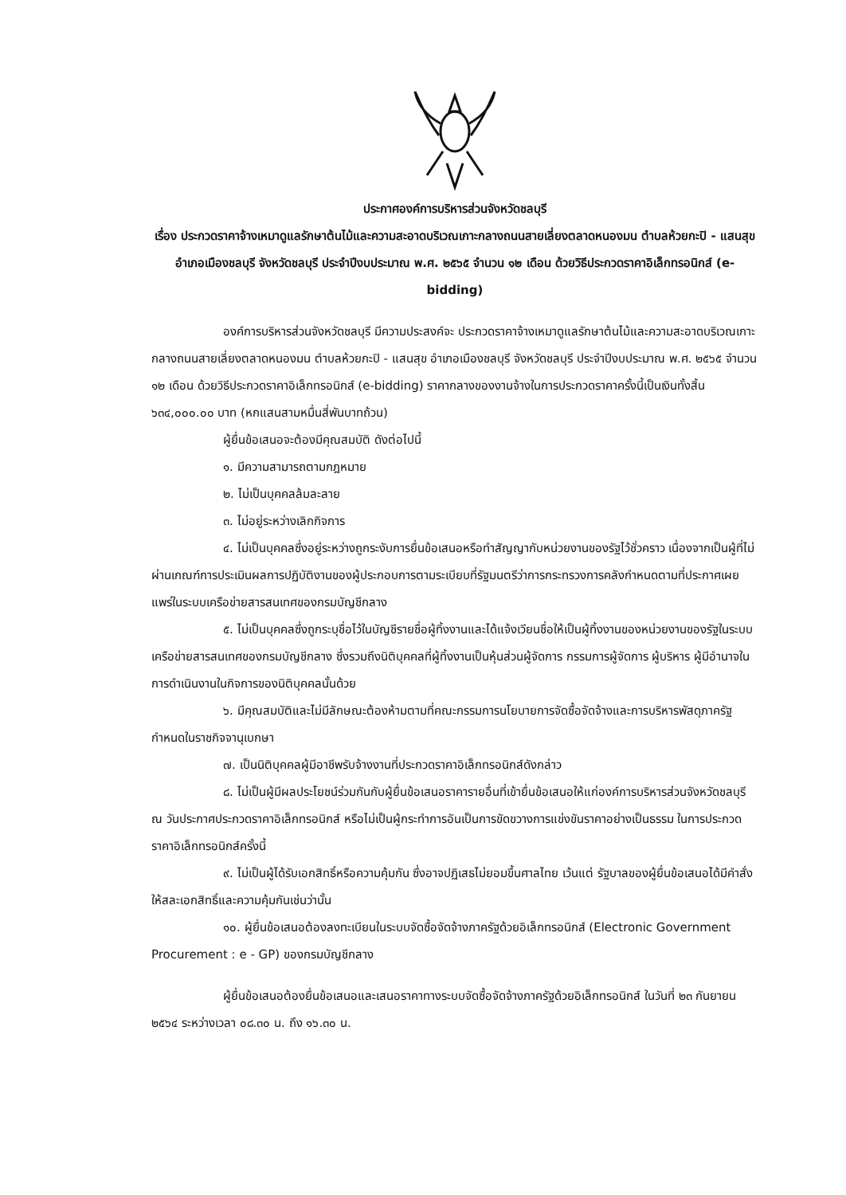ประกาศองค์การบริหารส่วนจังหวัดชลบุรี
เรื่อง ประกวดราคาจ้างเหมาดูแลรักษาต้นไม้และความสะอาดบริเวณเกาะกลางถนนสายเลี่ยงตลาดหนองมน ตำบลห้วยกะปิ - แสนสุข อำเภอเมืองชลบุรี จังหวัดชลบุรี ประจำปีงบประมาณ พ.ศ. ๒๕๖๕ จำนวน ๑๒ เดือน ด้วยวิธีประกวดราคาอิเล็กทรอนิกส์ (e-bidding)
องค์การบริหารส่วนจังหวัดชลบุรี มีความประสงค์จะ ประกวดราคาจ้างเหมาดูแลรักษาต้นไม้และความสะอาดบริเวณเกาะกลางถนนสายเลี่ยงตลาดหนองมน ตำบลห้วยกะปิ - แสนสุข อำเภอเมืองชลบุรี จังหวัดชลบุรี ประจำปีงบประมาณ พ.ศ. ๒๕๖๕ จำนวน ๑๒ เดือน ด้วยวิธีประกวดราคาอิเล็กทรอนิกส์ (e-bidding) ราคากลางของงานจ้างในการประกวดราคาครั้งนี้เป็นเงินทั้งสิ้น ๖๓๔,๐๐๐.๐๐ บาท (หกแสนสามหมื่นสี่พันบาทถ้วน)
ผู้ยื่นข้อเสนอจะต้องมีคุณสมบัติ ดังต่อไปนี้
๑. มีความสามารถตามกฎหมาย
๒. ไม่เป็นบุคคลล้มละลาย
๓. ไม่อยู่ระหว่างเลิกกิจการ
๔. ไม่เป็นบุคคลซึ่งอยู่ระหว่างถูกระงับการยื่นข้อเสนอหรือทำสัญญากับหน่วยงานของรัฐไว้ชั่วคราว เนื่องจากเป็นผู้ที่ไม่ผ่านเกณฑ์การประเมินผลการปฏิบัติงานของผู้ประกอบการตามระเบียบที่รัฐมนตรีว่าการกระทรวงการคลังกำหนดตามที่ประกาศเผยแพร่ในระบบเครือข่ายสารสนเทศของกรมบัญชีกลาง
๕. ไม่เป็นบุคคลซึ่งถูกระบุชื่อไว้ในบัญชีรายชื่อผู้ทิ้งงานและได้แจ้งเวียนชื่อให้เป็นผู้ทิ้งงานของหน่วยงานของรัฐในระบบเครือข่ายสารสนเทศของกรมบัญชีกลาง ซึ่งรวมถึงนิติบุคคลที่ผู้ทิ้งงานเป็นหุ้นส่วนผู้จัดการ กรรมการผู้จัดการ ผู้บริหาร ผู้มีอำนาจในการดำเนินงานในกิจการของนิติบุคคลนั้นด้วย
๖. มีคุณสมบัติและไม่มีลักษณะต้องห้ามตามที่คณะกรรมการนโยบายการจัดซื้อจัดจ้างและการบริหารพัสดุภาครัฐกำหนดในราชกิจจานุเบกษา
๗. เป็นนิติบุคคลผู้มีอาชีพรับจ้างงานที่ประกวดราคาอิเล็กทรอนิกส์ดังกล่าว
๘. ไม่เป็นผู้มีผลประโยชน์ร่วมกันกับผู้ยื่นข้อเสนอราคารายอื่นที่เข้ายื่นข้อเสนอให้แก่องค์การบริหารส่วนจังหวัดชลบุรี ณ วันประกาศประกวดราคาอิเล็กทรอนิกส์ หรือไม่เป็นผู้กระทำการอันเป็นการขัดขวางการแข่งขันราคาอย่างเป็นธรรม ในการประกวดราคาอิเล็กทรอนิกส์ครั้งนี้
๙. ไม่เป็นผู้ได้รับเอกสิทธิ์หรือความคุ้มกัน ซึ่งอาจปฏิเสธไม่ยอมขึ้นศาลไทย เว้นแต่ รัฐบาลของผู้ยื่นข้อเสนอได้มีคำสั่งให้สละเอกสิทธิ์และความคุ้มกันเช่นว่านั้น
๑๐. ผู้ยื่นข้อเสนอต้องลงทะเบียนในระบบจัดซื้อจัดจ้างภาครัฐด้วยอิเล็กทรอนิกส์ (Electronic Government Procurement : e - GP) ของกรมบัญชีกลาง
ผู้ยื่นข้อเสนอต้องยื่นข้อเสนอและเสนอราคาทางระบบจัดซื้อจัดจ้างภาครัฐด้วยอิเล็กทรอนิกส์ ในวันที่ ๒๓ กันยายน ๒๕๖๔ ระหว่างเวลา ๐๘.๓๐ น. ถึง ๑๖.๓๐ น.